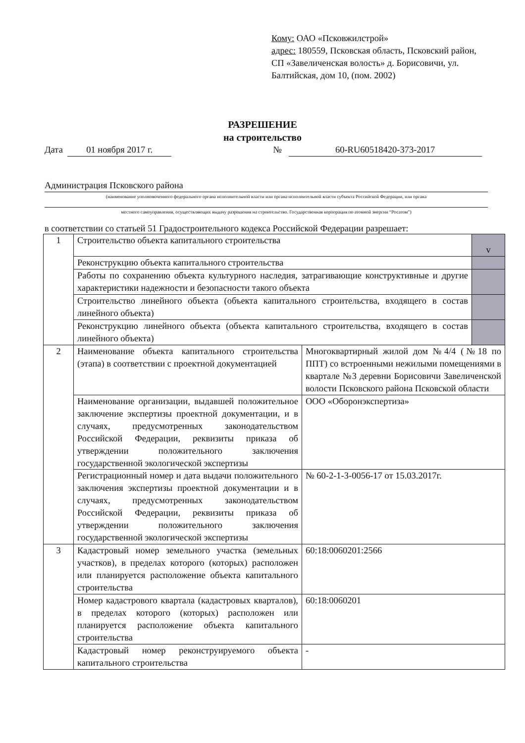Кому: ОАО «Псковжилстрой»
адрес: 180559, Псковская область, Псковский район, СП «Завеличенская волость» д. Борисовичи, ул. Балтийская, дом 10, (пом. 2002)
РАЗРЕШЕНИЕ
на строительство
Дата 01 ноября 2017 г. № 60-RU60518420-373-2017
Администрация Псковского района
(наименование уполномоченного федерального органа исполнительной власти или органа исполнительной власти субъекта Российской Федерации, или органа
местного самоуправления, осуществляющих выдачу разрешения на строительство. Государственная корпорация по атомной энергии “Росатом”)
в соответствии со статьей 51 Градостроительного кодекса Российской Федерации разрешает:
| 1 | Строительство объекта капитального строительства | | v |
| | Реконструкцию объекта капитального строительства | | |
| | Работы по сохранению объекта культурного наследия, затрагивающие конструктивные и другие характеристики надежности и безопасности такого объекта | | |
| | Строительство линейного объекта (объекта капитального строительства, входящего в состав линейного объекта) | | |
| | Реконструкцию линейного объекта (объекта капитального строительства, входящего в состав линейного объекта) | | |
| 2 | Наименование объекта капитального строительства (этапа) в соответствии с проектной документацией | Многоквартирный жилой дом №4/4 (№18 по ППТ) со встроенными нежилыми помещениями в квартале №3 деревни Борисовичи Завеличенской волости Псковского района Псковской области | |
| | Наименование организации, выдавшей положительное заключение экспертизы проектной документации, и в случаях, предусмотренных законодательством Российской Федерации, реквизиты приказа об утверждении положительного заключения государственной экологической экспертизы | ООО «Оборонэкспертиза» | |
| | Регистрационный номер и дата выдачи положительного заключения экспертизы проектной документации и в случаях, предусмотренных законодательством Российской Федерации, реквизиты приказа об утверждении положительного заключения государственной экологической экспертизы | № 60-2-1-3-0056-17 от 15.03.2017г. | |
| 3 | Кадастровый номер земельного участка (земельных участков), в пределах которого (которых) расположен или планируется расположение объекта капитального строительства | 60:18:0060201:2566 | |
| | Номер кадастрового квартала (кадастровых кварталов), в пределах которого (которых) расположен или планируется расположение объекта капитального строительства | 60:18:0060201 | |
| | Кадастровый номер реконструируемого объекта капитального строительства | - | |